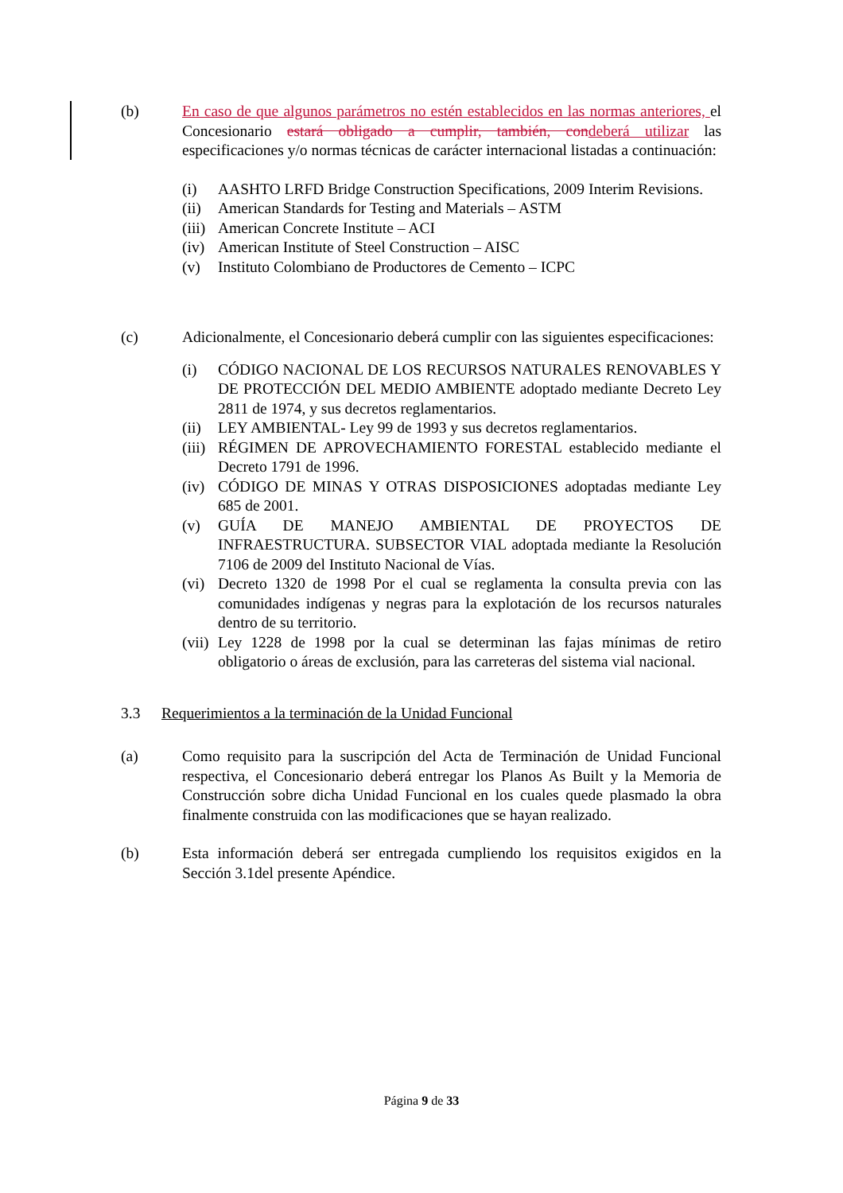(b) En caso de que algunos parámetros no estén establecidos en las normas anteriores, el Concesionario estará obligado a cumplir, también, con deberá utilizar las especificaciones y/o normas técnicas de carácter internacional listadas a continuación:
(i) AASHTO LRFD Bridge Construction Specifications, 2009 Interim Revisions.
(ii) American Standards for Testing and Materials – ASTM
(iii) American Concrete Institute – ACI
(iv) American Institute of Steel Construction – AISC
(v) Instituto Colombiano de Productores de Cemento – ICPC
(c) Adicionalmente, el Concesionario deberá cumplir con las siguientes especificaciones:
(i) CÓDIGO NACIONAL DE LOS RECURSOS NATURALES RENOVABLES Y DE PROTECCIÓN DEL MEDIO AMBIENTE adoptado mediante Decreto Ley 2811 de 1974, y sus decretos reglamentarios.
(ii) LEY AMBIENTAL- Ley 99 de 1993 y sus decretos reglamentarios.
(iii) RÉGIMEN DE APROVECHAMIENTO FORESTAL establecido mediante el Decreto 1791 de 1996.
(iv) CÓDIGO DE MINAS Y OTRAS DISPOSICIONES adoptadas mediante Ley 685 de 2001.
(v) GUÍA DE MANEJO AMBIENTAL DE PROYECTOS DE INFRAESTRUCTURA. SUBSECTOR VIAL adoptada mediante la Resolución 7106 de 2009 del Instituto Nacional de Vías.
(vi) Decreto 1320 de 1998 Por el cual se reglamenta la consulta previa con las comunidades indígenas y negras para la explotación de los recursos naturales dentro de su territorio.
(vii) Ley 1228 de 1998 por la cual se determinan las fajas mínimas de retiro obligatorio o áreas de exclusión, para las carreteras del sistema vial nacional.
3.3 Requerimientos a la terminación de la Unidad Funcional
(a) Como requisito para la suscripción del Acta de Terminación de Unidad Funcional respectiva, el Concesionario deberá entregar los Planos As Built y la Memoria de Construcción sobre dicha Unidad Funcional en los cuales quede plasmado la obra finalmente construida con las modificaciones que se hayan realizado.
(b) Esta información deberá ser entregada cumpliendo los requisitos exigidos en la Sección 3.1del presente Apéndice.
Página 9 de 33